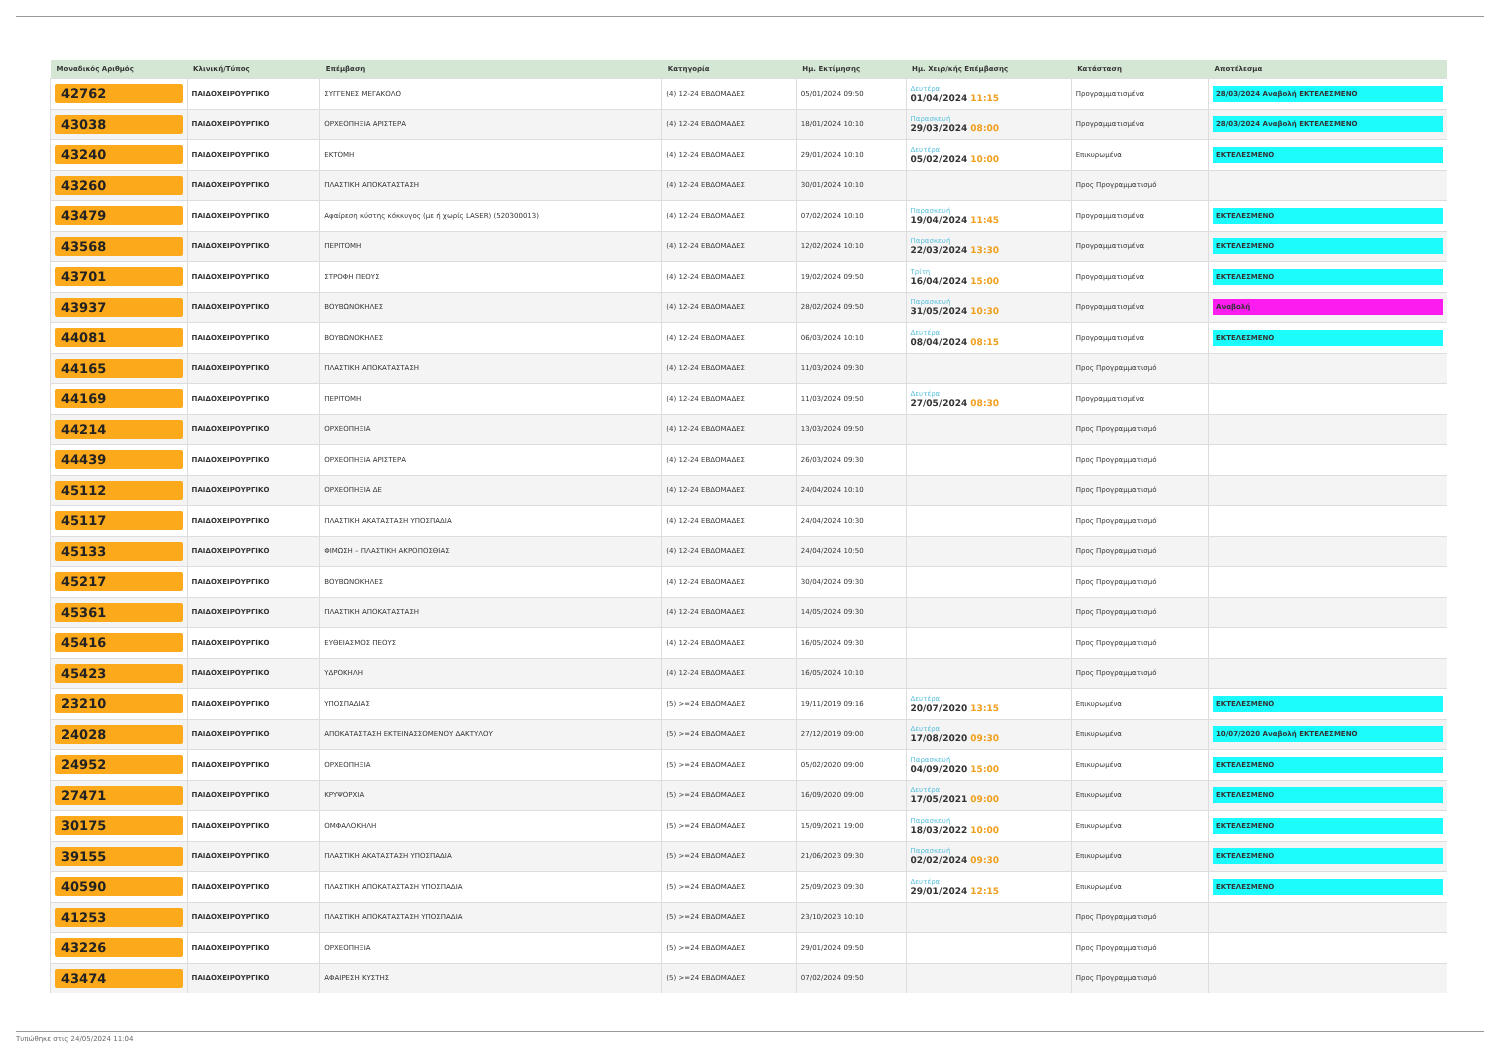| Μοναδικός Αριθμός | Κλινική/Τύπος | Επέμβαση | Κατηγορία | Ημ. Εκτίμησης | Ημ. Χειρ/κής Επέμβασης | Κατάσταση | Αποτέλεσμα |
| --- | --- | --- | --- | --- | --- | --- | --- |
| 42762 | ΠΑΙΔΟΧΕΙΡΟΥΡΓΙΚΟ | ΣΥΓΓΕΝΕΣ ΜΕΓΑΚΟΛΟ | (4) 12-24 ΕΒΔΟΜΑΔΕΣ | 05/01/2024 09:50 | Δευτέρα 01/04/2024 11:15 | Προγραμματισμένα | 28/03/2024 Αναβολή ΕΚΤΕΛΕΣΜΕΝΟ |
| 43038 | ΠΑΙΔΟΧΕΙΡΟΥΡΓΙΚΟ | ΟΡΧΕΟΠΗΞΙΑ ΑΡΙΣΤΕΡΑ | (4) 12-24 ΕΒΔΟΜΑΔΕΣ | 18/01/2024 10:10 | Παρασκευή 29/03/2024 08:00 | Προγραμματισμένα | 28/03/2024 Αναβολή ΕΚΤΕΛΕΣΜΕΝΟ |
| 43240 | ΠΑΙΔΟΧΕΙΡΟΥΡΓΙΚΟ | ΕΚΤΟΜΗ | (4) 12-24 ΕΒΔΟΜΑΔΕΣ | 29/01/2024 10:10 | Δευτέρα 05/02/2024 10:00 | Επικυρωμένα | ΕΚΤΕΛΕΣΜΕΝΟ |
| 43260 | ΠΑΙΔΟΧΕΙΡΟΥΡΓΙΚΟ | ΠΛΑΣΤΙΚΗ ΑΠΟΚΑΤΑΣΤΑΣΗ | (4) 12-24 ΕΒΔΟΜΑΔΕΣ | 30/01/2024 10:10 | | Προς Προγραμματισμό | |
| 43479 | ΠΑΙΔΟΧΕΙΡΟΥΡΓΙΚΟ | Αφαίρεση κύστης κόκκυγος (με ή χωρίς LASER) (520300013) | (4) 12-24 ΕΒΔΟΜΑΔΕΣ | 07/02/2024 10:10 | Παρασκευή 19/04/2024 11:45 | Προγραμματισμένα | ΕΚΤΕΛΕΣΜΕΝΟ |
| 43568 | ΠΑΙΔΟΧΕΙΡΟΥΡΓΙΚΟ | ΠΕΡΙΤΟΜΗ | (4) 12-24 ΕΒΔΟΜΑΔΕΣ | 12/02/2024 10:10 | Παρασκευή 22/03/2024 13:30 | Προγραμματισμένα | ΕΚΤΕΛΕΣΜΕΝΟ |
| 43701 | ΠΑΙΔΟΧΕΙΡΟΥΡΓΙΚΟ | ΣΤΡΟΦΗ ΠΕΟΥΣ | (4) 12-24 ΕΒΔΟΜΑΔΕΣ | 19/02/2024 09:50 | Τρίτη 16/04/2024 15:00 | Προγραμματισμένα | ΕΚΤΕΛΕΣΜΕΝΟ |
| 43937 | ΠΑΙΔΟΧΕΙΡΟΥΡΓΙΚΟ | ΒΟΥΒΩΝΟΚΗΛΕΣ | (4) 12-24 ΕΒΔΟΜΑΔΕΣ | 28/02/2024 09:50 | Παρασκευή 31/05/2024 10:30 | Προγραμματισμένα | Αναβολή |
| 44081 | ΠΑΙΔΟΧΕΙΡΟΥΡΓΙΚΟ | ΒΟΥΒΩΝΟΚΗΛΕΣ | (4) 12-24 ΕΒΔΟΜΑΔΕΣ | 06/03/2024 10:10 | Δευτέρα 08/04/2024 08:15 | Προγραμματισμένα | ΕΚΤΕΛΕΣΜΕΝΟ |
| 44165 | ΠΑΙΔΟΧΕΙΡΟΥΡΓΙΚΟ | ΠΛΑΣΤΙΚΗ ΑΠΟΚΑΤΑΣΤΑΣΗ | (4) 12-24 ΕΒΔΟΜΑΔΕΣ | 11/03/2024 09:30 | | Προς Προγραμματισμό | |
| 44169 | ΠΑΙΔΟΧΕΙΡΟΥΡΓΙΚΟ | ΠΕΡΙΤΟΜΗ | (4) 12-24 ΕΒΔΟΜΑΔΕΣ | 11/03/2024 09:50 | Δευτέρα 27/05/2024 08:30 | Προγραμματισμένα | |
| 44214 | ΠΑΙΔΟΧΕΙΡΟΥΡΓΙΚΟ | ΟΡΧΕΟΠΗΞΙΑ | (4) 12-24 ΕΒΔΟΜΑΔΕΣ | 13/03/2024 09:50 | | Προς Προγραμματισμό | |
| 44439 | ΠΑΙΔΟΧΕΙΡΟΥΡΓΙΚΟ | ΟΡΧΕΟΠΗΞΙΑ ΑΡΙΣΤΕΡΑ | (4) 12-24 ΕΒΔΟΜΑΔΕΣ | 26/03/2024 09:30 | | Προς Προγραμματισμό | |
| 45112 | ΠΑΙΔΟΧΕΙΡΟΥΡΓΙΚΟ | ΟΡΧΕΟΠΗΞΙΑ ΔΕ | (4) 12-24 ΕΒΔΟΜΑΔΕΣ | 24/04/2024 10:10 | | Προς Προγραμματισμό | |
| 45117 | ΠΑΙΔΟΧΕΙΡΟΥΡΓΙΚΟ | ΠΛΑΣΤΙΚΗ ΑΚΑΤΑΣΤΑΣΗ ΥΠΟΣΠΑΔΙΑ | (4) 12-24 ΕΒΔΟΜΑΔΕΣ | 24/04/2024 10:30 | | Προς Προγραμματισμό | |
| 45133 | ΠΑΙΔΟΧΕΙΡΟΥΡΓΙΚΟ | ΦΙΜΩΣΗ – ΠΛΑΣΤΙΚΗ ΑΚΡΟΠΟΣΘΙΑΣ | (4) 12-24 ΕΒΔΟΜΑΔΕΣ | 24/04/2024 10:50 | | Προς Προγραμματισμό | |
| 45217 | ΠΑΙΔΟΧΕΙΡΟΥΡΓΙΚΟ | ΒΟΥΒΩΝΟΚΗΛΕΣ | (4) 12-24 ΕΒΔΟΜΑΔΕΣ | 30/04/2024 09:30 | | Προς Προγραμματισμό | |
| 45361 | ΠΑΙΔΟΧΕΙΡΟΥΡΓΙΚΟ | ΠΛΑΣΤΙΚΗ ΑΠΟΚΑΤΑΣΤΑΣΗ | (4) 12-24 ΕΒΔΟΜΑΔΕΣ | 14/05/2024 09:30 | | Προς Προγραμματισμό | |
| 45416 | ΠΑΙΔΟΧΕΙΡΟΥΡΓΙΚΟ | ΕΥΘΕΙΑΣΜΟΣ ΠΕΟΥΣ | (4) 12-24 ΕΒΔΟΜΑΔΕΣ | 16/05/2024 09:30 | | Προς Προγραμματισμό | |
| 45423 | ΠΑΙΔΟΧΕΙΡΟΥΡΓΙΚΟ | ΥΔΡΟΚΗΛΗ | (4) 12-24 ΕΒΔΟΜΑΔΕΣ | 16/05/2024 10:10 | | Προς Προγραμματισμό | |
| 23210 | ΠΑΙΔΟΧΕΙΡΟΥΡΓΙΚΟ | ΥΠΟΣΠΑΔΙΑΣ | (5) >=24 ΕΒΔΟΜΑΔΕΣ | 19/11/2019 09:16 | Δευτέρα 20/07/2020 13:15 | Επικυρωμένα | ΕΚΤΕΛΕΣΜΕΝΟ |
| 24028 | ΠΑΙΔΟΧΕΙΡΟΥΡΓΙΚΟ | ΑΠΟΚΑΤΑΣΤΑΣΗ ΕΚΤΕΙΝΑΣΣΟΜΕΝΟΥ ΔΑΚΤΥΛΟΥ | (5) >=24 ΕΒΔΟΜΑΔΕΣ | 27/12/2019 09:00 | Δευτέρα 17/08/2020 09:30 | Επικυρωμένα | 10/07/2020 Αναβολή ΕΚΤΕΛΕΣΜΕΝΟ |
| 24952 | ΠΑΙΔΟΧΕΙΡΟΥΡΓΙΚΟ | ΟΡΧΕΟΠΗΞΙΑ | (5) >=24 ΕΒΔΟΜΑΔΕΣ | 05/02/2020 09:00 | Παρασκευή 04/09/2020 15:00 | Επικυρωμένα | ΕΚΤΕΛΕΣΜΕΝΟ |
| 27471 | ΠΑΙΔΟΧΕΙΡΟΥΡΓΙΚΟ | ΚΡΥΨΟΡΧΙΑ | (5) >=24 ΕΒΔΟΜΑΔΕΣ | 16/09/2020 09:00 | Δευτέρα 17/05/2021 09:00 | Επικυρωμένα | ΕΚΤΕΛΕΣΜΕΝΟ |
| 30175 | ΠΑΙΔΟΧΕΙΡΟΥΡΓΙΚΟ | ΟΜΦΑΛΟΚΗΛΗ | (5) >=24 ΕΒΔΟΜΑΔΕΣ | 15/09/2021 19:00 | Παρασκευή 18/03/2022 10:00 | Επικυρωμένα | ΕΚΤΕΛΕΣΜΕΝΟ |
| 39155 | ΠΑΙΔΟΧΕΙΡΟΥΡΓΙΚΟ | ΠΛΑΣΤΙΚΗ ΑΚΑΤΑΣΤΑΣΗ ΥΠΟΣΠΑΔΙΑ | (5) >=24 ΕΒΔΟΜΑΔΕΣ | 21/06/2023 09:30 | Παρασκευή 02/02/2024 09:30 | Επικυρωμένα | ΕΚΤΕΛΕΣΜΕΝΟ |
| 40590 | ΠΑΙΔΟΧΕΙΡΟΥΡΓΙΚΟ | ΠΛΑΣΤΙΚΗ ΑΠΟΚΑΤΑΣΤΑΣΗ ΥΠΟΣΠΑΔΙΑ | (5) >=24 ΕΒΔΟΜΑΔΕΣ | 25/09/2023 09:30 | Δευτέρα 29/01/2024 12:15 | Επικυρωμένα | ΕΚΤΕΛΕΣΜΕΝΟ |
| 41253 | ΠΑΙΔΟΧΕΙΡΟΥΡΓΙΚΟ | ΠΛΑΣΤΙΚΗ ΑΠΟΚΑΤΑΣΤΑΣΗ ΥΠΟΣΠΑΔΙΑ | (5) >=24 ΕΒΔΟΜΑΔΕΣ | 23/10/2023 10:10 | | Προς Προγραμματισμό | |
| 43226 | ΠΑΙΔΟΧΕΙΡΟΥΡΓΙΚΟ | ΟΡΧΕΟΠΗΞΙΑ | (5) >=24 ΕΒΔΟΜΑΔΕΣ | 29/01/2024 09:50 | | Προς Προγραμματισμό | |
| 43474 | ΠΑΙΔΟΧΕΙΡΟΥΡΓΙΚΟ | ΑΦΑΙΡΕΣΗ ΚΥΣΤΗΣ | (5) >=24 ΕΒΔΟΜΑΔΕΣ | 07/02/2024 09:50 | | Προς Προγραμματισμό | |
Τυπώθηκε στις 24/05/2024 11:04